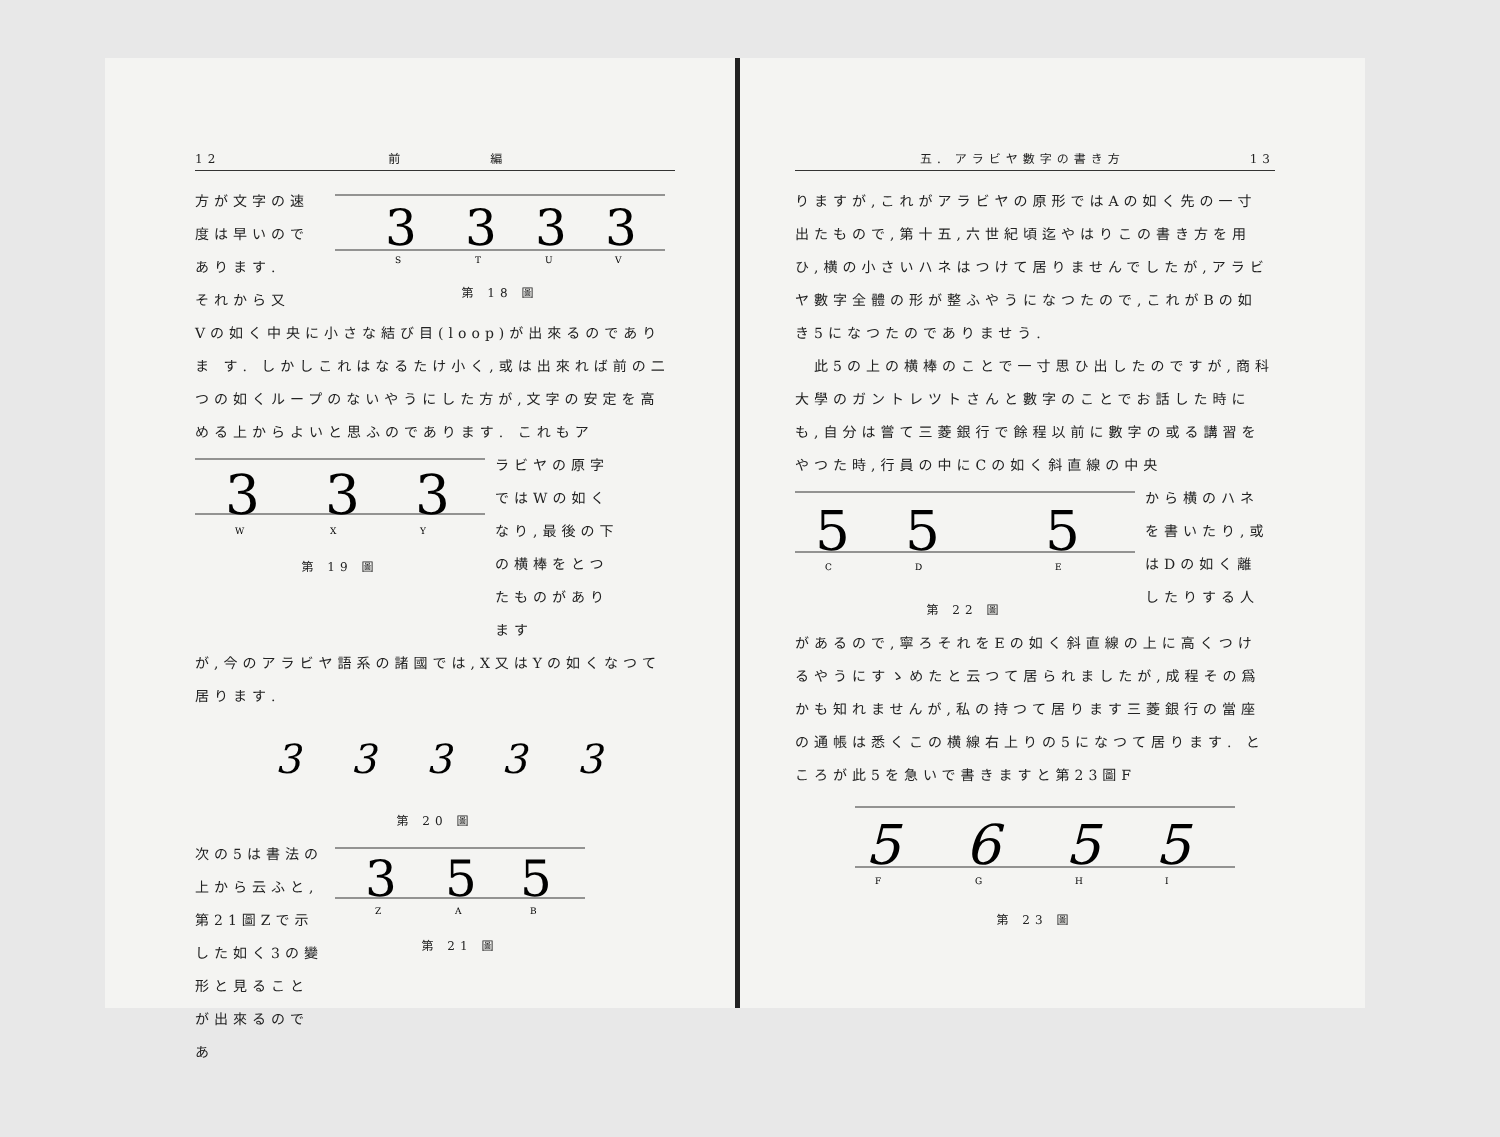12 前　　　　　編
方が文字の速度は早いのであります.
それから又
3
3
3
3
S
T
U
V
第 18 圖
Vの如く中央に小さな結び目(loop)が出來るのでありま す. しかしこれはなるたけ小く,或は出來れば前の二つの如くループのないやうにした方が,文字の安定を高める上からよいと思ふのであります. これもア
3
3
3
W
X
Y
第 19 圖
ラビヤの原字ではWの如くなり,最後の下の横棒をとつたものがあります
が,今のアラビヤ語系の諸國では,X又はYの如くなつて居ります.
3　3　3　3　3
第 20 圖
次の5は書法の上から云ふと,第21圖Zで示した如く3の變形と見ることが出來るのであ
3
5
5
Z
A
B
第 21 圖
五. アラビヤ數字の書き方 13
りますが,これがアラビヤの原形ではAの如く先の一寸出たもので,第十五,六世紀頃迄やはりこの書き方を用ひ,横の小さいハネはつけて居りませんでしたが,アラビヤ數字全體の形が整ふやうになつたので,これがBの如き5になつたのでありませう.
　此5の上の横棒のことで一寸思ひ出したのですが,商科大學のガントレツトさんと數字のことでお話した時にも,自分は嘗て三菱銀行で餘程以前に數字の或る講習をやつた時,行員の中にCの如く斜直線の中央
5
5
5
C
D
E
第 22 圖
から横のハネを書いたり,或はDの如く離したりする人
があるので,寧ろそれをEの如く斜直線の上に高くつけるやうにすゝめたと云つて居られましたが,成程その爲かも知れませんが,私の持つて居ります三菱銀行の當座の通帳は悉くこの横線右上りの5になつて居ります. ところが此5を急いで書きますと第23圖F
5
6
5
5
F
G
H
I
第 23 圖